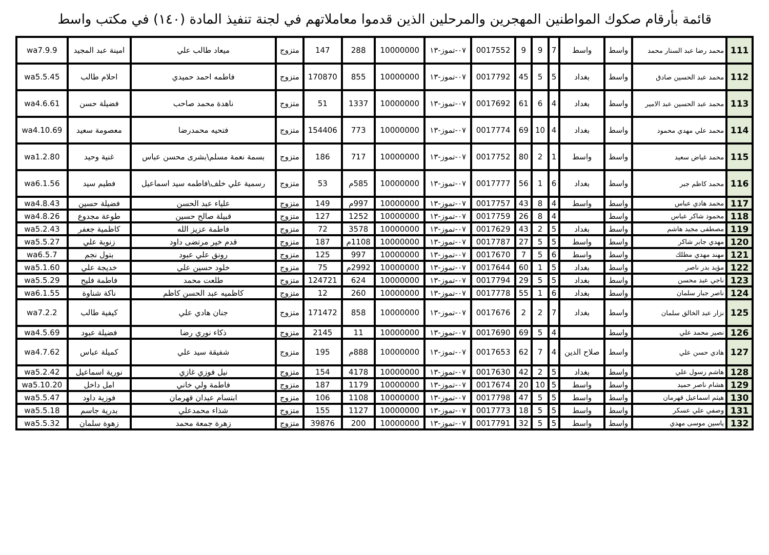قائمة بأرقام صكوك المواطنين المهجرين والمرحلين الذين قدموا معاملاتهم في لجنة تنفيذ المادة (١٤٠) في مكتب واسط
| 111 | محمد رضا عبد الستار محمد | واسط | واسط | 7 | 9 | 9 | 0017552 | ٠٧-تموز-١٣ | 10000000 | 288 | 147 | متزوج | ميعاد طالب علي | امينة عبد المجيد | wa7.9.9 |
| 112 | محمد عبد الحسين صادق | واسط | بغداد | 5 | 5 | 45 | 0017792 | ٠٧-تموز-١٣ | 10000000 | 855 | 170870 | متزوج | فاطمه احمد حميدي | احلام طالب | wa5.5.45 |
| 113 | محمد عبد الحسين عبد الامير | واسط | بغداد | 4 | 6 | 61 | 0017692 | ٠٧-تموز-١٣ | 10000000 | 1337 | 51 | متزوج | ناهدة محمد صاحب | فضيلة حسن | wa4.6.61 |
| 114 | محمد علي مهدي محمود | واسط | بغداد | 4 | 10 | 69 | 0017774 | ٠٧-تموز-١٣ | 10000000 | 773 | 154406 | متزوج | فتحيه محمدرضا | معصومة سعيد | wa4.10.69 |
| 115 | محمد غياض سعيد | واسط | واسط | 1 | 2 | 80 | 0017752 | ٠٧-تموز-١٣ | 10000000 | 717 | 186 | متزوج | بسمة نعمة مسلم\بشرى محسن عباس | غنية وحيد | wa1.2.80 |
| 116 | محمد كاظم جبر | واسط | بغداد | 6 | 1 | 56 | 0017777 | ٠٧-تموز-١٣ | 10000000 | 585م | 53 | متزوج | رسمية علي خلف\فاطمه سيد اسماعيل | فطيم سيد | wa6.1.56 |
| 117 | محمد هادي عباس | واسط | واسط | 4 | 8 | 43 | 0017757 | ٠٧-تموز-١٣ | 10000000 | 997م | 149 | متزوج | علياء عبد الحسن | فضيلة حسين | wa4.8.43 |
| 118 | محمود شاكر عباس | واسط | | 4 | 8 | 26 | 0017759 | ٠٧-تموز-١٣ | 10000000 | 1252 | 127 | متزوج | قبيلة صالح حسين | طوعة مجدوع | wa4.8.26 |
| 119 | مصطفى مجيد هاشم | واسط | بغداد | 5 | 2 | 43 | 0017629 | ٠٧-تموز-١٣ | 10000000 | 3578 | 72 | متزوج | فاطمة عزيز الله | كاظمية جعفر | wa5.2.43 |
| 120 | مهدي جابر شاكر | واسط | واسط | 5 | 5 | 27 | 0017787 | ٠٧-تموز-١٣ | 10000000 | 1108م | 187 | متزوج | قدم خير مرتضى داود | زنوبة علي | wa5.5.27 |
| 121 | مهند مهدي مطلك | واسط | واسط | 6 | 5 | 7 | 0017670 | ٠٧-تموز-١٣ | 10000000 | 997 | 125 | متزوج | رونق علي عبود | بتول نجم | wa6.5.7 |
| 122 | مؤيد بدر ناصر | واسط | بغداد | 5 | 1 | 60 | 0017644 | ٠٧-تموز-١٣ | 10000000 | 2992م | 75 | متزوج | خلود حسين علي | خديجة علي | wa5.1.60 |
| 123 | ناجي عبد محسن | واسط | بغداد | 5 | 5 | 29 | 0017794 | ٠٧-تموز-١٣ | 10000000 | 624 | 124721 | متزوج | طلعت محمد | فاطمة فليح | wa5.5.29 |
| 124 | ناصر جبار سلمان | واسط | بغداد | 6 | 1 | 55 | 0017778 | ٠٧-تموز-١٣ | 10000000 | 260 | 12 | متزوج | كاظميه عبد الحسن كاظم | ناكة شناوة | wa6.1.55 |
| 125 | نزار عبد الخالق سلمان | واسط | بغداد | 7 | 2 | 2 | 0017676 | ٠٧-تموز-١٣ | 10000000 | 858 | 171472 | متزوج | جنان هادي علي | كيفية طالب | wa7.2.2 |
| 126 | نصير محمد علي | واسط | | 4 | 5 | 69 | 0017690 | ٠٧-تموز-١٣ | 10000000 | 11 | 2145 | متزوج | ذكاء نوري رضا | فضيلة عبود | wa4.5.69 |
| 127 | هادي حسن علي | واسط | صلاح الدين | 4 | 7 | 62 | 0017653 | ٠٧-تموز-١٣ | 10000000 | 888م | 195 | متزوج | شفيقة سيد علي | كميلة عباس | wa4.7.62 |
| 128 | هاشم رسول علي | واسط | بغداد | 5 | 2 | 42 | 0017630 | ٠٧-تموز-١٣ | 10000000 | 4178 | 154 | متزوج | نيل فوزي غازي | نورية اسماعيل | wa5.2.42 |
| 129 | هشام ناصر حميد | واسط | واسط | 5 | 10 | 20 | 0017674 | ٠٧-تموز-١٣ | 10000000 | 1179 | 187 | متزوج | فاطمة ولي خاني | امل داخل | wa5.10.20 |
| 130 | هيثم اسماعيل قهرمان | واسط | واسط | 5 | 5 | 47 | 0017798 | ٠٧-تموز-١٣ | 10000000 | 1108 | 106 | متزوج | ابتسام عيدان قهرمان | فوزية داود | wa5.5.47 |
| 131 | وصفي علي عسكر | واسط | واسط | 5 | 5 | 18 | 0017773 | ٠٧-تموز-١٣ | 10000000 | 1127 | 155 | متزوج | شذاء محمدعلي | بدرية جاسم | wa5.5.18 |
| 132 | ياسين موسى مهدي | واسط | واسط | 5 | 5 | 32 | 0017791 | ٠٧-تموز-١٣ | 10000000 | 200 | 39876 | متزوج | زهرة جمعة محمد | زهوة سلمان | wa5.5.32 |